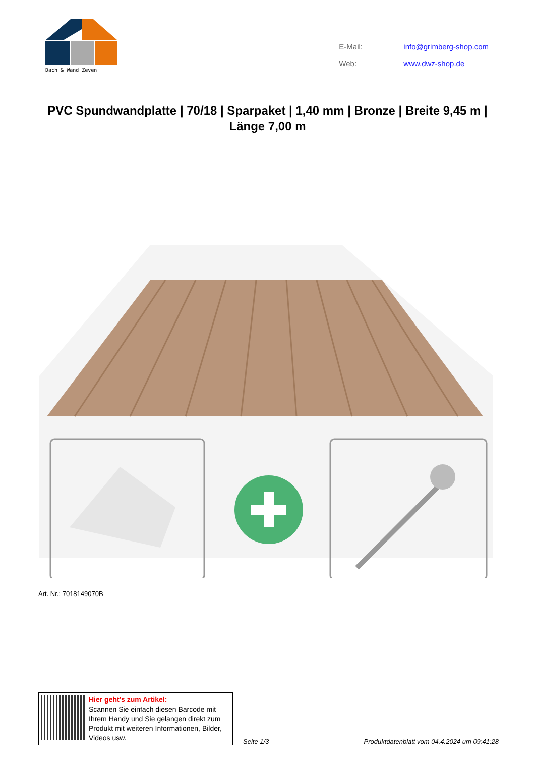Dach & Wand Zeven
| E-Mail: | info@grimberg-shop.com |
| Web: | www.dwz-shop.de |
PVC Spundwandplatte | 70/18 | Sparpaket | 1,40 mm | Bronze | Breite 9,45 m | Länge 7,00 m
Art. Nr.: 7018149070B
Hier geht’s zum Artikel:
Scannen Sie einfach diesen Barcode mit Ihrem Handy und Sie gelangen direkt zum Produkt mit weiteren Informationen, Bilder, Videos usw.
Seite 1/3
Produktdatenblatt vom 04.4.2024 um 09:41:28